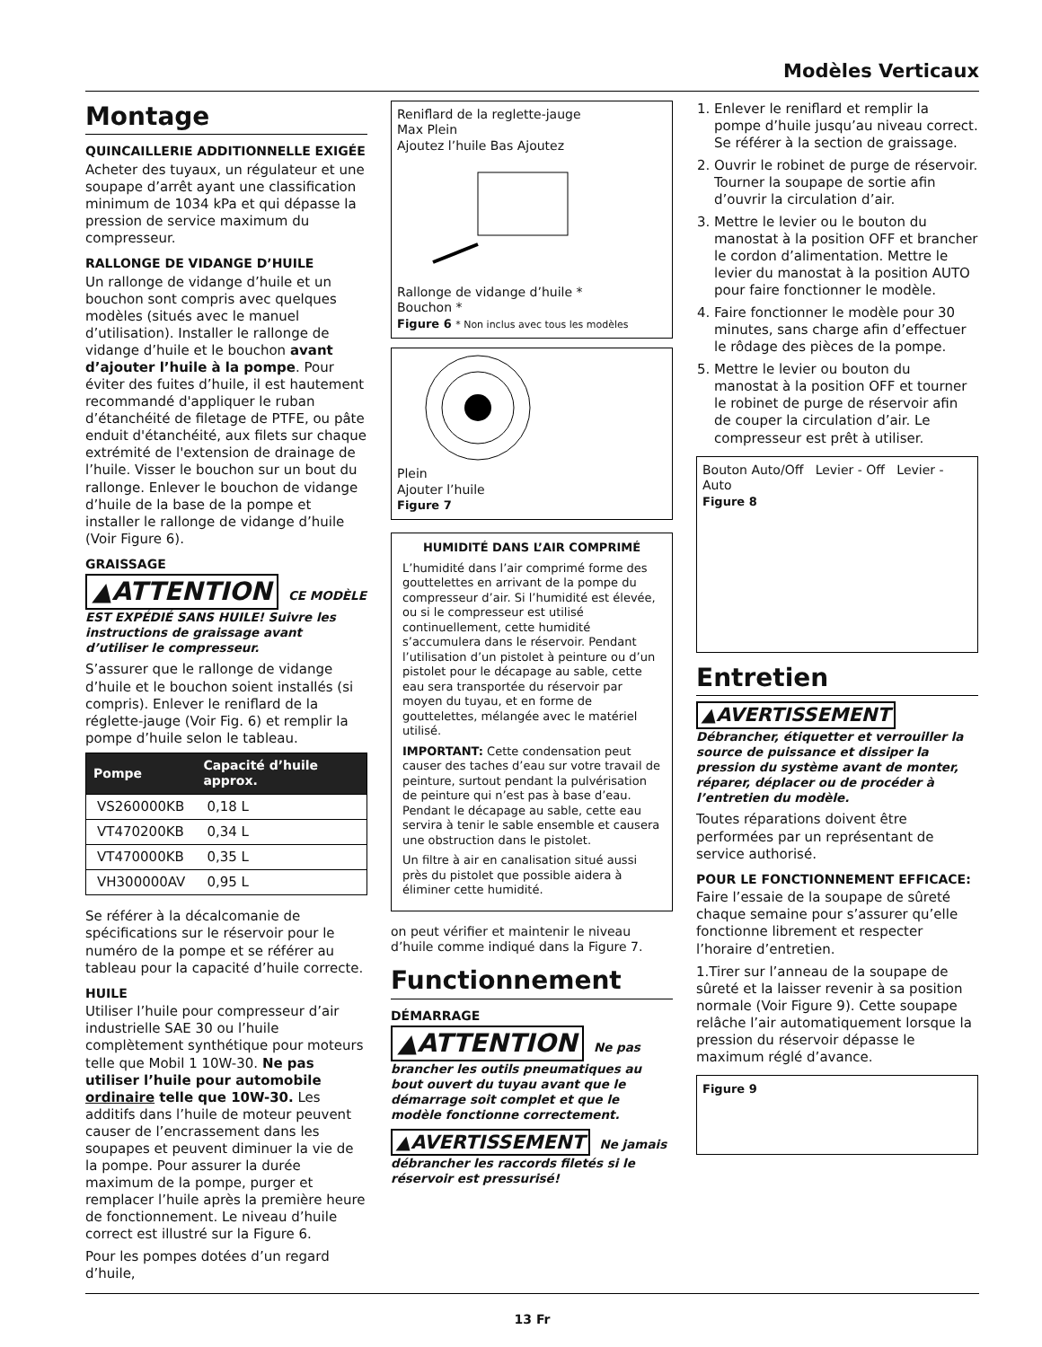Modèles Verticaux
Montage
QUINCAILLERIE ADDITIONNELLE EXIGÉE
Acheter des tuyaux, un régulateur et une soupape d’arrêt ayant une classification minimum de 1034 kPa et qui dépasse la pression de service maximum du compresseur.
RALLONGE DE VIDANGE D’HUILE
Un rallonge de vidange d’huile et un bouchon sont compris avec quelques modèles (situés avec le manuel d’utilisation). Installer le rallonge de vidange d’huile et le bouchon avant d’ajouter l’huile à la pompe. Pour éviter des fuites d’huile, il est hautement recommandé d'appliquer le ruban d’étanchéité de filetage de PTFE, ou pâte enduit d'étanchéité, aux filets sur chaque extrémité de l'extension de drainage de l’huile. Visser le bouchon sur un bout du rallonge. Enlever le bouchon de vidange d’huile de la base de la pompe et installer le rallonge de vidange d’huile (Voir Figure 6).
GRAISSAGE
▲ATTENTION CE MODÈLE EST EXPÉDIÉ SANS HUILE! Suivre les instructions de graissage avant d’utiliser le compresseur.
S’assurer que le rallonge de vidange d’huile et le bouchon soient installés (si compris). Enlever le reniflard de la réglette-jauge (Voir Fig. 6) et remplir la pompe d’huile selon le tableau.
| Pompe | Capacité d’huile approx. |
| --- | --- |
| VS260000KB | 0,18 L |
| VT470200KB | 0,34 L |
| VT470000KB | 0,35 L |
| VH300000AV | 0,95 L |
Se référer à la décalcomanie de spécifications sur le réservoir pour le numéro de la pompe et se référer au tableau pour la capacité d’huile correcte.
HUILE
Utiliser l’huile pour compresseur d’air industrielle SAE 30 ou l’huile complètement synthétique pour moteurs telle que Mobil 1 10W-30. Ne pas utiliser l’huile pour automobile ordinaire telle que 10W-30. Les additifs dans l’huile de moteur peuvent causer de l’encrassement dans les soupapes et peuvent diminuer la vie de la pompe. Pour assurer la durée maximum de la pompe, purger et remplacer l’huile après la première heure de fonctionnement. Le niveau d’huile correct est illustré sur la Figure 6.
Pour les pompes dotées d’un regard d’huile,
Reniflard de la reglette-jauge
Max Plein
Ajoutez l’huile Bas Ajoutez
Rallonge de vidange d’huile *
Bouchon *
Figure 6 * Non inclus avec tous les modèles
Plein
Ajouter l’huile
Figure 7
HUMIDITÉ DANS L’AIR COMPRIMÉ
L’humidité dans l’air comprimé forme des gouttelettes en arrivant de la pompe du compresseur d’air. Si l’humidité est élevée, ou si le compresseur est utilisé continuellement, cette humidité s’accumulera dans le réservoir. Pendant l’utilisation d’un pistolet à peinture ou d’un pistolet pour le décapage au sable, cette eau sera transportée du réservoir par moyen du tuyau, et en forme de gouttelettes, mélangée avec le matériel utilisé.
IMPORTANT: Cette condensation peut causer des taches d’eau sur votre travail de peinture, surtout pendant la pulvérisation de peinture qui n’est pas à base d’eau. Pendant le décapage au sable, cette eau servira à tenir le sable ensemble et causera une obstruction dans le pistolet.
Un filtre à air en canalisation situé aussi près du pistolet que possible aidera à éliminer cette humidité.
on peut vérifier et maintenir le niveau d’huile comme indiqué dans la Figure 7.
Functionnement
DÉMARRAGE
▲ATTENTION Ne pas brancher les outils pneumatiques au bout ouvert du tuyau avant que le démarrage soit complet et que le modèle fonctionne correctement.
▲AVERTISSEMENT Ne jamais débrancher les raccords filetés si le réservoir est pressurisé!
1. Enlever le reniflard et remplir la pompe d’huile jusqu’au niveau correct. Se référer à la section de graissage.
2. Ouvrir le robinet de purge de réservoir. Tourner la soupape de sortie afin d’ouvrir la circulation d’air.
3. Mettre le levier ou le bouton du manostat à la position OFF et brancher le cordon d’alimentation. Mettre le levier du manostat à la position AUTO pour faire fonctionner le modèle.
4. Faire fonctionner le modèle pour 30 minutes, sans charge afin d’effectuer le rôdage des pièces de la pompe.
5. Mettre le levier ou bouton du manostat à la position OFF et tourner le robinet de purge de réservoir afin de couper la circulation d’air. Le compresseur est prêt à utiliser.
Bouton Auto/Off Levier - Off Levier - Auto
Figure 8
Entretien
▲AVERTISSEMENT
Débrancher, étiquetter et verrouiller la source de puissance et dissiper la pression du système avant de monter, réparer, déplacer ou de procéder à l’entretien du modèle.
Toutes réparations doivent être performées par un représentant de service authorisé.
POUR LE FONCTIONNEMENT EFFICACE:
Faire l’essaie de la soupape de sûreté chaque semaine pour s’assurer qu’elle fonctionne librement et respecter l’horaire d’entretien.
1.Tirer sur l’anneau de la soupape de sûreté et la laisser revenir à sa position normale (Voir Figure 9). Cette soupape relâche l’air automatiquement lorsque la pression du réservoir dépasse le maximum réglé d’avance.
Figure 9
13 Fr